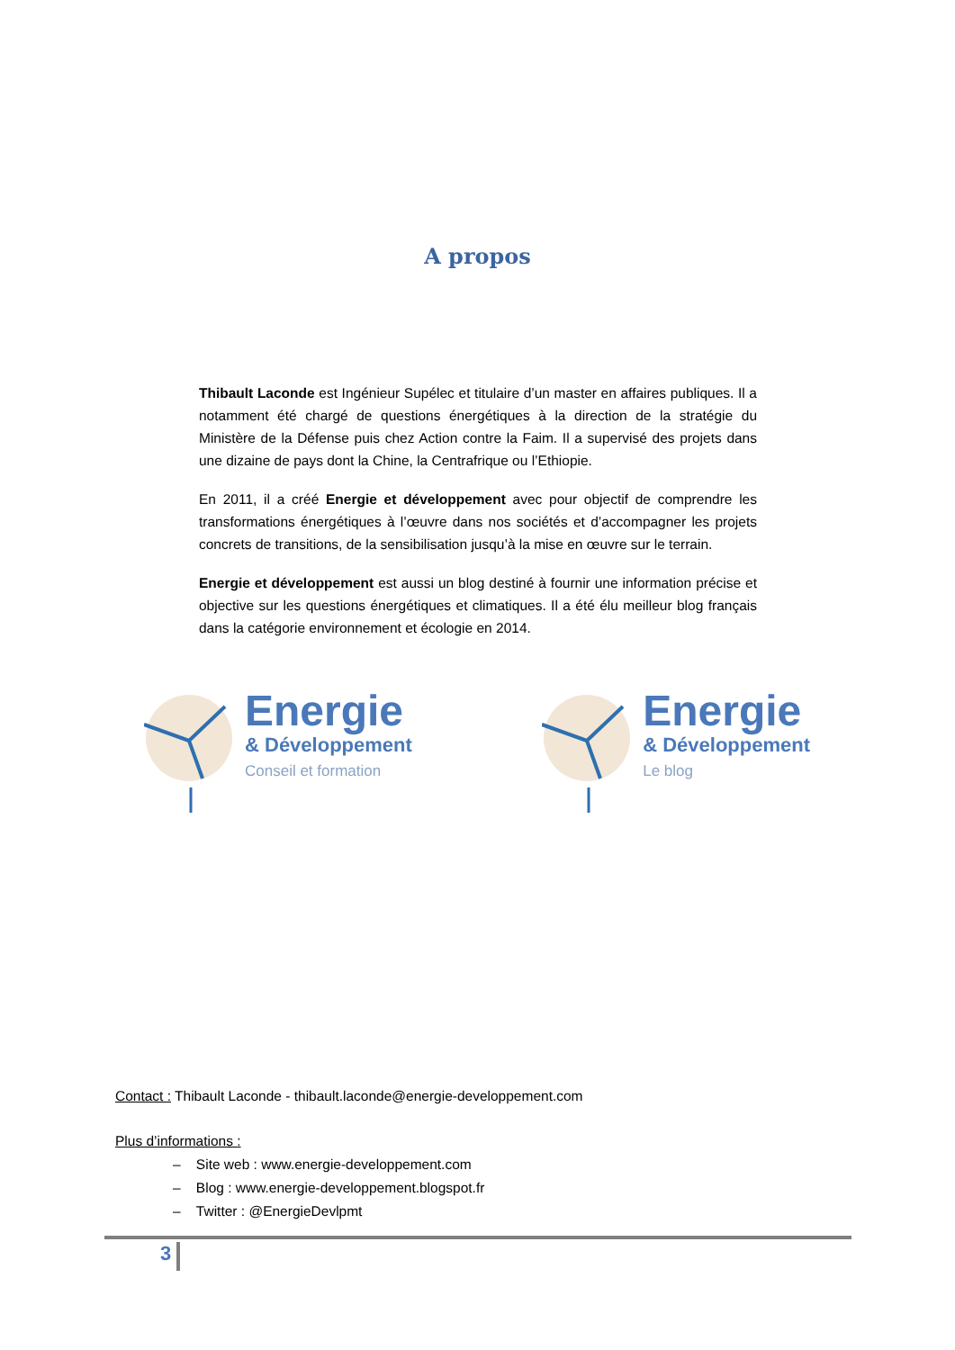A propos
Thibault Laconde est Ingénieur Supélec et titulaire d’un master en affaires publiques. Il a notamment été chargé de questions énergétiques à la direction de la stratégie du Ministère de la Défense puis chez Action contre la Faim. Il a supervisé des projets dans une dizaine de pays dont la Chine, la Centrafrique ou l’Ethiopie.
En 2011, il a créé Energie et développement avec pour objectif de comprendre les transformations énergétiques à l’œuvre dans nos sociétés et d’accompagner les projets concrets de transitions, de la sensibilisation jusqu’à la mise en œuvre sur le terrain.
Energie et développement est aussi un blog destiné à fournir une information précise et objective sur les questions énergétiques et climatiques. Il a été élu meilleur blog français dans la catégorie environnement et écologie en 2014.
Energie
& Développement
Conseil et formation
Energie
& Développement
Le blog
Contact : Thibault Laconde - thibault.laconde@energie-developpement.com
Plus d’informations :
– Site web : www.energie-developpement.com
– Blog : www.energie-developpement.blogspot.fr
– Twitter : @EnergieDevlpmt
3